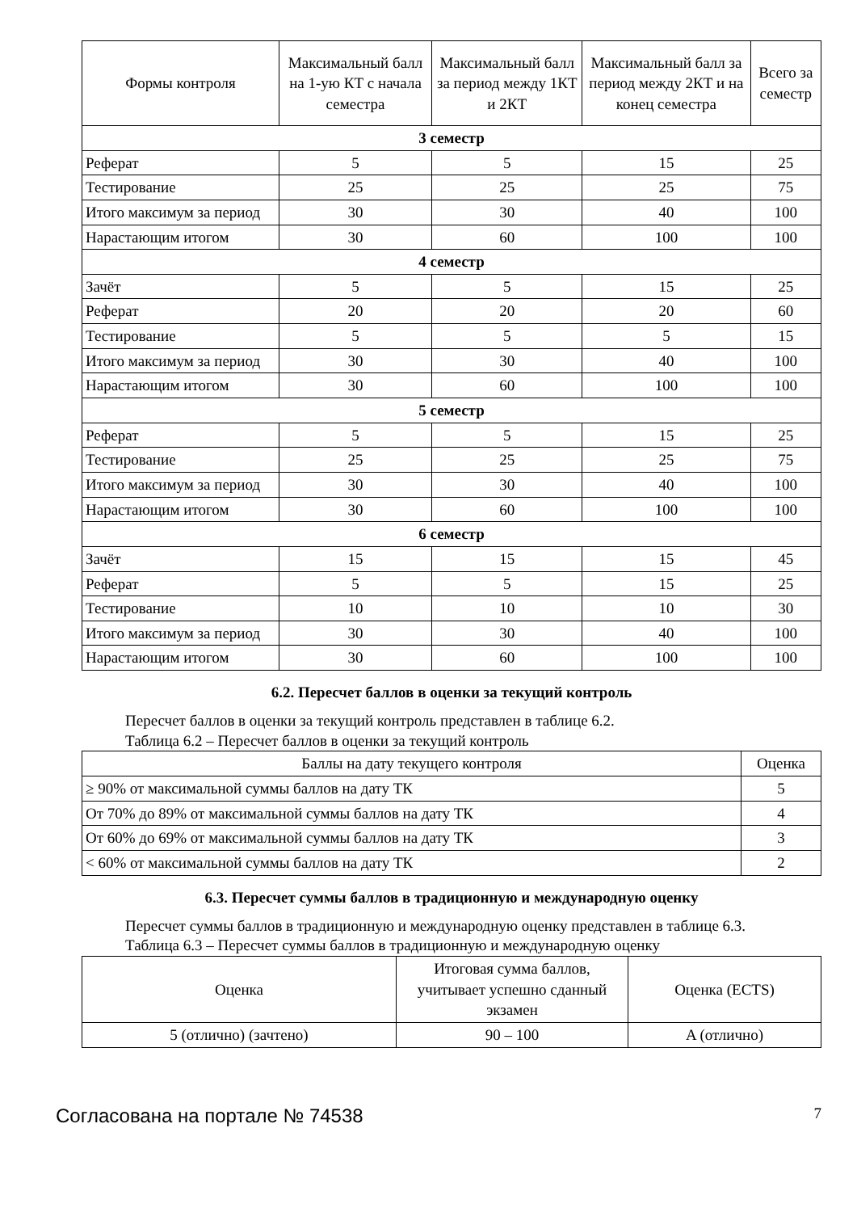| Формы контроля | Максимальный балл на 1-ую КТ с начала семестра | Максимальный балл за период между 1КТ и 2КТ | Максимальный балл за период между 2КТ и на конец семестра | Всего за семестр |
| --- | --- | --- | --- | --- |
| 3 семестр | | | | |
| Реферат | 5 | 5 | 15 | 25 |
| Тестирование | 25 | 25 | 25 | 75 |
| Итого максимум за период | 30 | 30 | 40 | 100 |
| Нарастающим итогом | 30 | 60 | 100 | 100 |
| 4 семестр | | | | |
| Зачёт | 5 | 5 | 15 | 25 |
| Реферат | 20 | 20 | 20 | 60 |
| Тестирование | 5 | 5 | 5 | 15 |
| Итого максимум за период | 30 | 30 | 40 | 100 |
| Нарастающим итогом | 30 | 60 | 100 | 100 |
| 5 семестр | | | | |
| Реферат | 5 | 5 | 15 | 25 |
| Тестирование | 25 | 25 | 25 | 75 |
| Итого максимум за период | 30 | 30 | 40 | 100 |
| Нарастающим итогом | 30 | 60 | 100 | 100 |
| 6 семестр | | | | |
| Зачёт | 15 | 15 | 15 | 45 |
| Реферат | 5 | 5 | 15 | 25 |
| Тестирование | 10 | 10 | 10 | 30 |
| Итого максимум за период | 30 | 30 | 40 | 100 |
| Нарастающим итогом | 30 | 60 | 100 | 100 |
6.2. Пересчет баллов в оценки за текущий контроль
Пересчет баллов в оценки за текущий контроль представлен в таблице 6.2.
Таблица 6.2 – Пересчет баллов в оценки за текущий контроль
| Баллы на дату текущего контроля | Оценка |
| --- | --- |
| ≥ 90% от максимальной суммы баллов на дату ТК | 5 |
| От 70% до 89% от максимальной суммы баллов на дату ТК | 4 |
| От 60% до 69% от максимальной суммы баллов на дату ТК | 3 |
| < 60% от максимальной суммы баллов на дату ТК | 2 |
6.3. Пересчет суммы баллов в традиционную и международную оценку
Пересчет суммы баллов в традиционную и международную оценку представлен в таблице 6.3.
Таблица 6.3 – Пересчет суммы баллов в традиционную и международную оценку
| Оценка | Итоговая сумма баллов, учитывает успешно сданный экзамен | Оценка (ECTS) |
| --- | --- | --- |
| 5 (отлично) (зачтено) | 90 – 100 | A (отлично) |
Согласована на портале № 74538 7